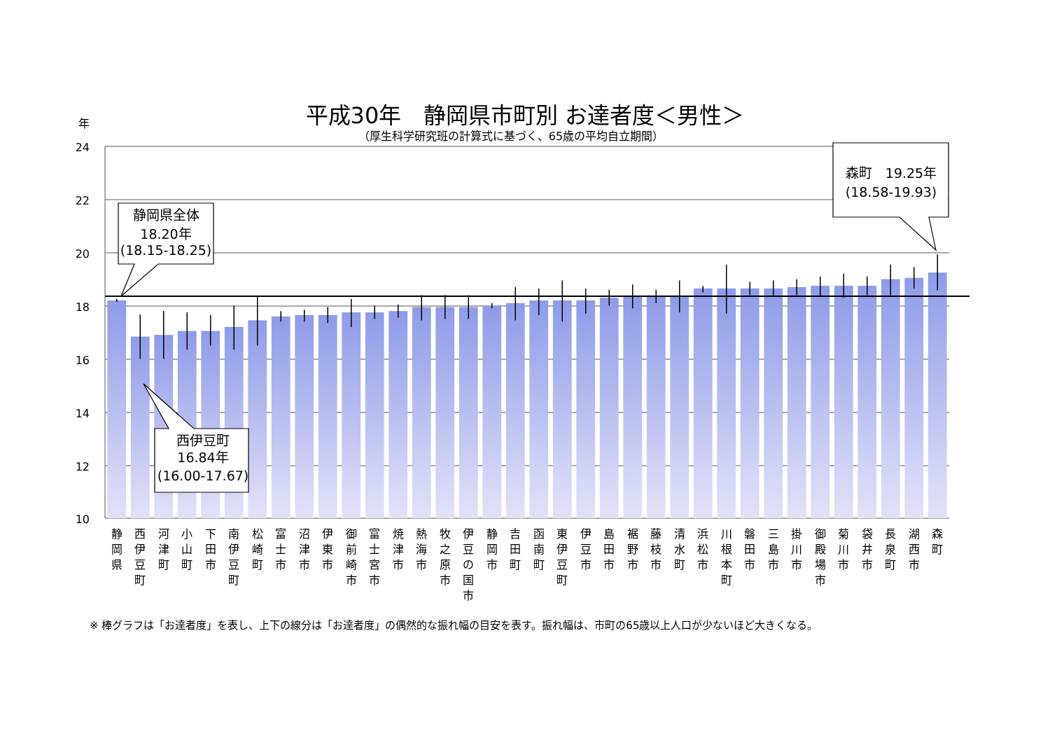平成30年　静岡県市町別 お達者度＜男性＞
（厚生科学研究班の計算式に基づく、65歳の平均自立期間）
年
24
22
20
18
16
14
12
10
静岡県全体
18.20年
(18.15-18.25)
森町　19.25年
(18.58-19.93)
西伊豆町
16.84年
(16.00-17.67)
静 岡 県
西 伊 豆 町
河 津 町
小 山 町
下 田 市
南 伊 豆 町
松 崎 町
富 士 市
沼 津 市
伊 東 市
御 前 崎 市
富 士 宮 市
焼 津 市
熱 海 市
牧 之 原 市
伊 豆 の 国 市
静 岡 市
吉 田 町
函 南 町
東 伊 豆 町
伊 豆 市
島 田 市
裾 野 市
藤 枝 市
清 水 町
浜 松 市
川 根 本 町
磐 田 市
三 島 市
掛 川 市
御 殿 場 市
菊 川 市
袋 井 市
長 泉 町
湖 西 市
森 町
※ 棒グラフは「お達者度」を表し、上下の線分は「お達者度」の偶然的な振れ幅の目安を表す。振れ幅は、市町の65歳以上人口が少ないほど大きくなる。